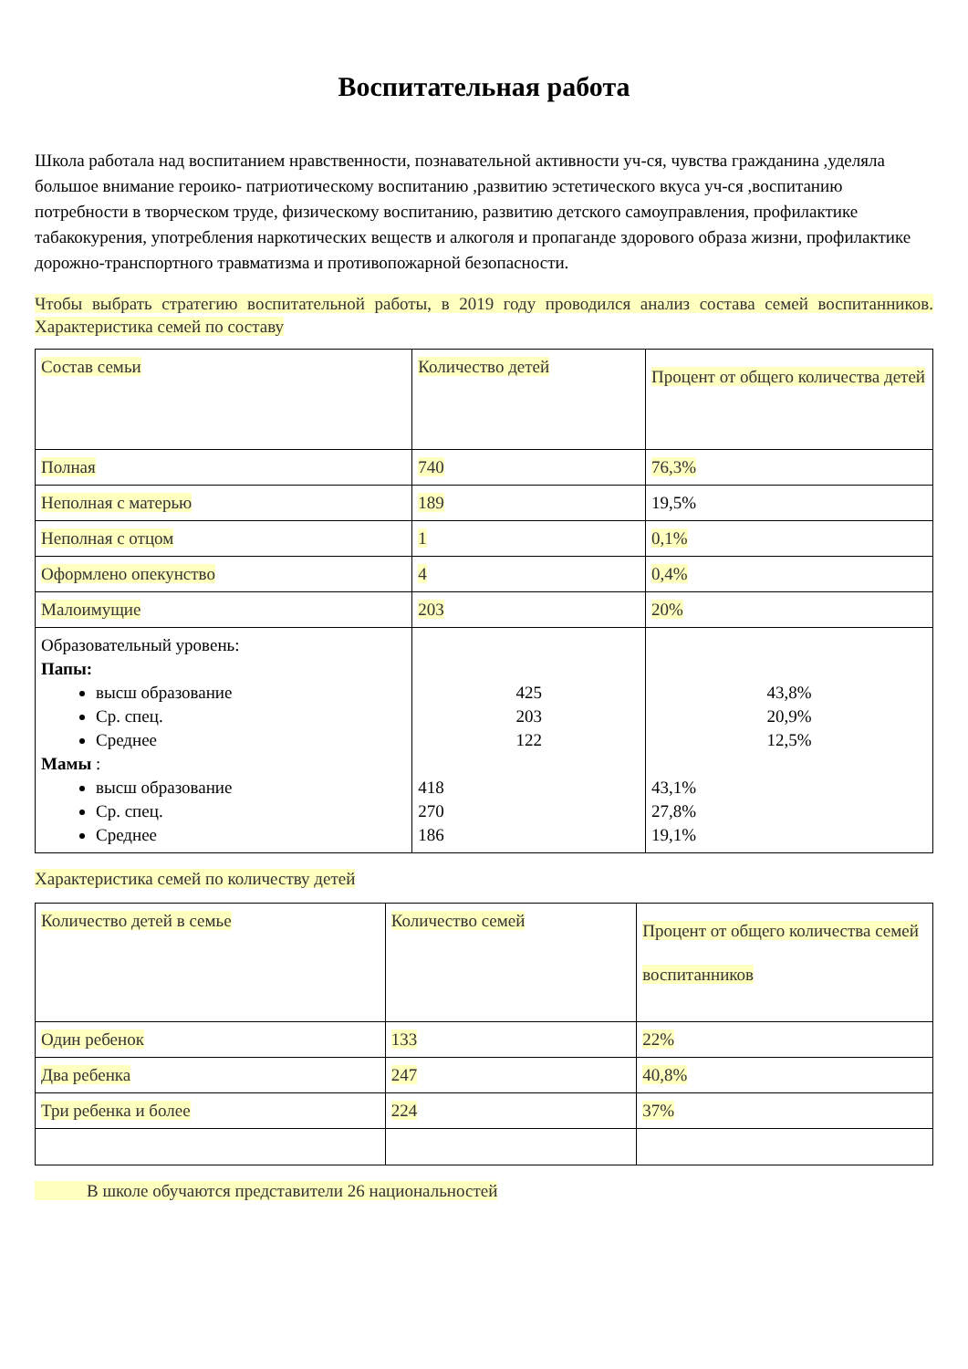Воспитательная работа
Школа работала над воспитанием нравственности, познавательной активности уч-ся, чувства гражданина ,уделяла большое внимание героико- патриотическому воспитанию ,развитию эстетического вкуса уч-ся ,воспитанию потребности в творческом труде, физическому воспитанию, развитию детского самоуправления, профилактике табакокурения, употребления наркотических веществ и алкоголя и пропаганде здорового образа жизни, профилактике дорожно-транспортного травматизма и противопожарной безопасности.
Чтобы выбрать стратегию воспитательной работы, в 2019 году проводился анализ состава семей воспитанников. Характеристика семей по составу
| Состав семьи | Количество детей | Процент от общего количества детей |
| Полная | 740 | 76,3% |
| Неполная с матерью | 189 | 19,5% |
| Неполная с отцом | 1 | 0,1% |
| Оформлено опекунство | 4 | 0,4% |
| Малоимущие | 203 | 20% |
| Образовательный уровень: Папы: высш образование Ср. спец. Среднее Мамы : высш образование Ср. спец. Среднее | 425 203 122 418 270 186 | 43,8% 20,9% 12,5% 43,1% 27,8% 19,1% |
Характеристика семей по количеству детей
| Количество детей в семье | Количество семей | Процент от общего количества семей воспитанников |
| Один ребенок | 133 | 22% |
| Два ребенка | 247 | 40,8% |
| Три ребенка и более | 224 | 37% |
В школе обучаются представители 26 национальностей